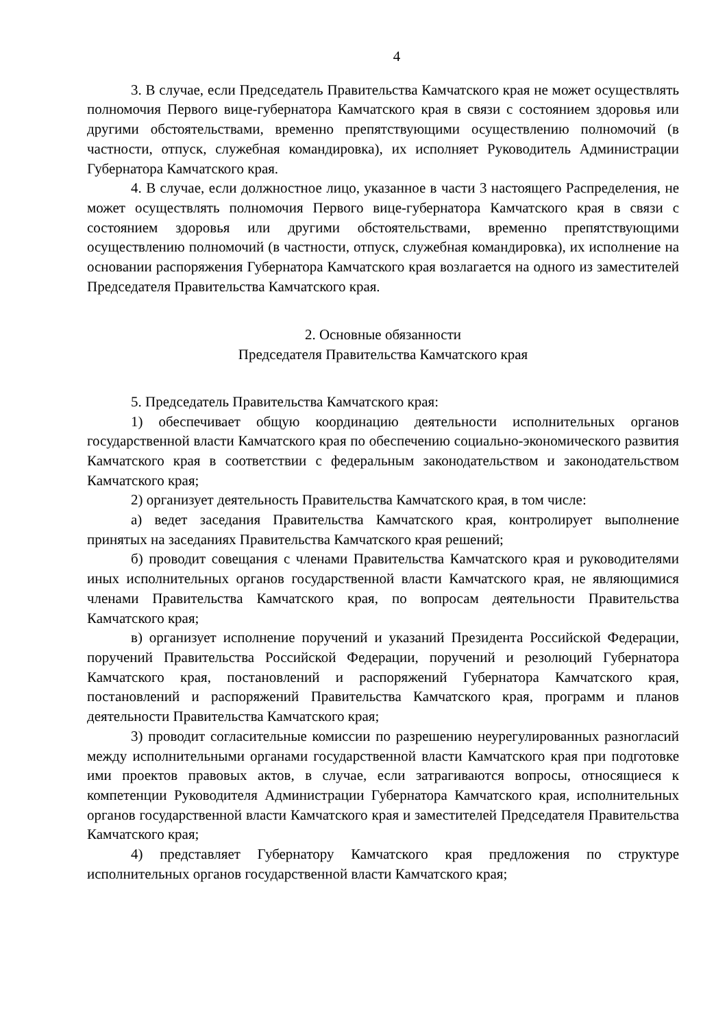4
3. В случае, если Председатель Правительства Камчатского края не может осуществлять полномочия Первого вице-губернатора Камчатского края в связи с состоянием здоровья или другими обстоятельствами, временно препятствующими осуществлению полномочий (в частности, отпуск, служебная командировка), их исполняет Руководитель Администрации Губернатора Камчатского края.
4. В случае, если должностное лицо, указанное в части 3 настоящего Распределения, не может осуществлять полномочия Первого вице-губернатора Камчатского края в связи с состоянием здоровья или другими обстоятельствами, временно препятствующими осуществлению полномочий (в частности, отпуск, служебная командировка), их исполнение на основании распоряжения Губернатора Камчатского края возлагается на одного из заместителей Председателя Правительства Камчатского края.
2. Основные обязанности
Председателя Правительства Камчатского края
5. Председатель Правительства Камчатского края:
1) обеспечивает общую координацию деятельности исполнительных органов государственной власти Камчатского края по обеспечению социально-экономического развития Камчатского края в соответствии с федеральным законодательством и законодательством Камчатского края;
2) организует деятельность Правительства Камчатского края, в том числе:
а) ведет заседания Правительства Камчатского края, контролирует выполнение принятых на заседаниях Правительства Камчатского края решений;
б) проводит совещания с членами Правительства Камчатского края и руководителями иных исполнительных органов государственной власти Камчатского края, не являющимися членами Правительства Камчатского края, по вопросам деятельности Правительства Камчатского края;
в) организует исполнение поручений и указаний Президента Российской Федерации, поручений Правительства Российской Федерации, поручений и резолюций Губернатора Камчатского края, постановлений и распоряжений Губернатора Камчатского края, постановлений и распоряжений Правительства Камчатского края, программ и планов деятельности Правительства Камчатского края;
3) проводит согласительные комиссии по разрешению неурегулированных разногласий между исполнительными органами государственной власти Камчатского края при подготовке ими проектов правовых актов, в случае, если затрагиваются вопросы, относящиеся к компетенции Руководителя Администрации Губернатора Камчатского края, исполнительных органов государственной власти Камчатского края и заместителей Председателя Правительства Камчатского края;
4) представляет Губернатору Камчатского края предложения по структуре исполнительных органов государственной власти Камчатского края;